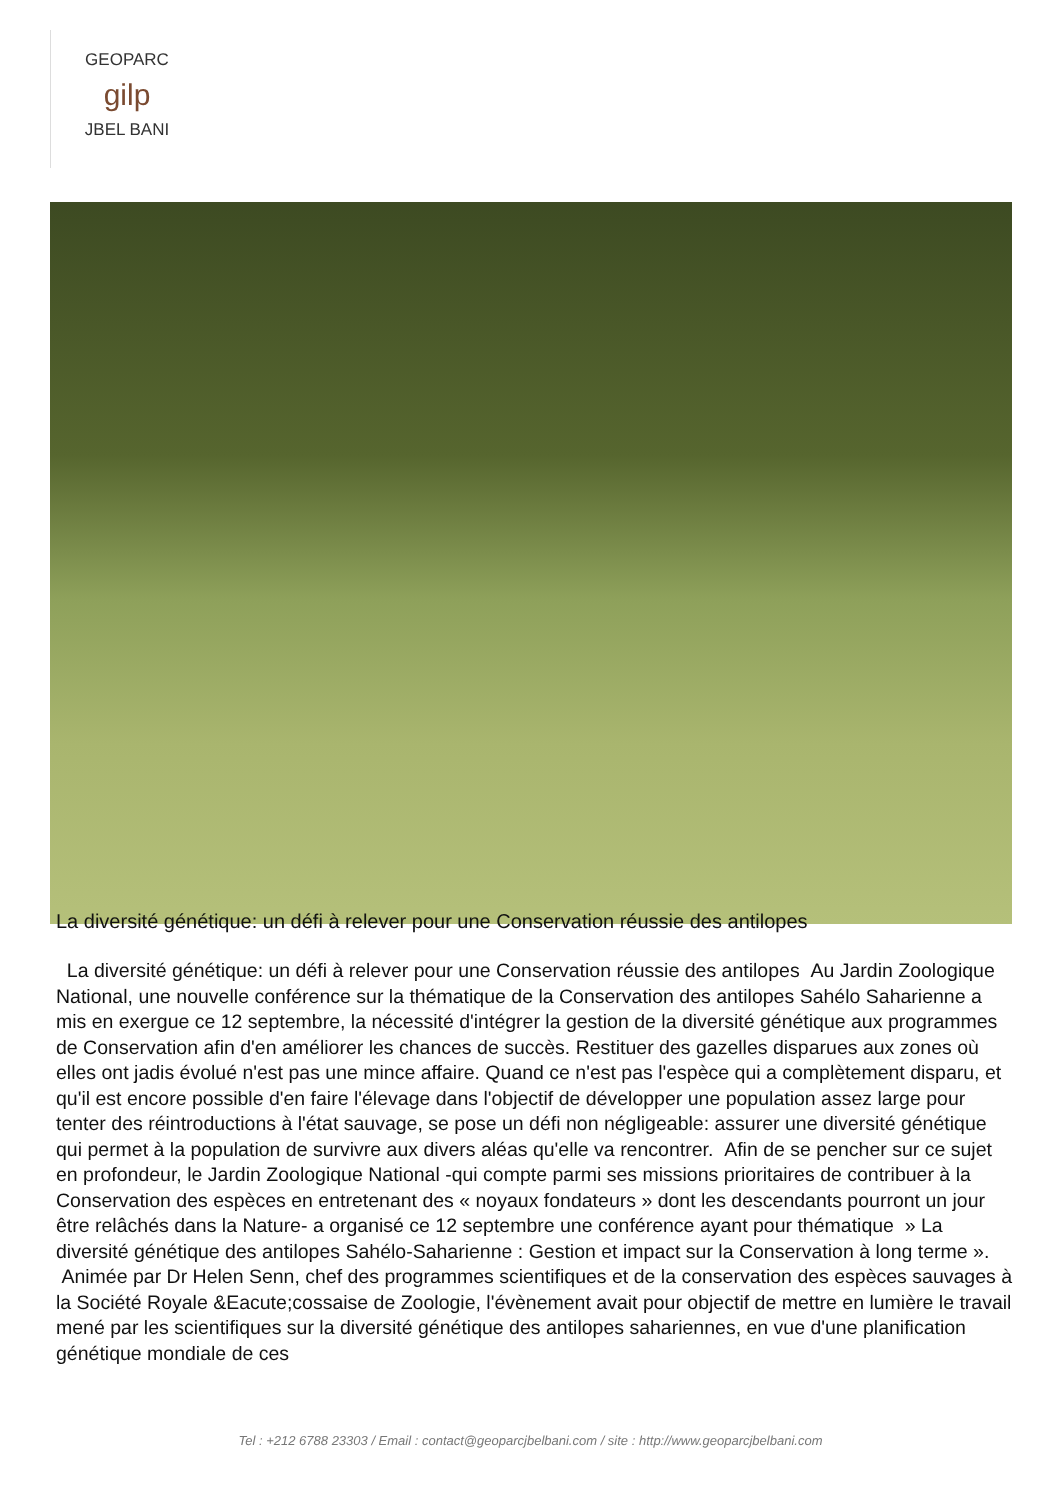GEOPARC
gilp
JBEL BANI
La diversité génétique: un défi à relever pour une Conservation réussie des antilopes
La diversité génétique: un défi à relever pour une Conservation réussie des antilopes Au Jardin Zoologique National, une nouvelle conférence sur la thématique de la Conservation des antilopes Sahélo Saharienne a mis en exergue ce 12 septembre, la nécessité d'intégrer la gestion de la diversité génétique aux programmes de Conservation afin d'en améliorer les chances de succès. Restituer des gazelles disparues aux zones où elles ont jadis évolué n'est pas une mince affaire. Quand ce n'est pas l'espèce qui a complètement disparu, et qu'il est encore possible d'en faire l'élevage dans l'objectif de développer une population assez large pour tenter des réintroductions à l'état sauvage, se pose un défi non négligeable: assurer une diversité génétique qui permet à la population de survivre aux divers aléas qu'elle va rencontrer. Afin de se pencher sur ce sujet en profondeur, le Jardin Zoologique National -qui compte parmi ses missions prioritaires de contribuer à la Conservation des espèces en entretenant des « noyaux fondateurs » dont les descendants pourront un jour être relâchés dans la Nature- a organisé ce 12 septembre une conférence ayant pour thématique » La diversité génétique des antilopes Sahélo-Saharienne : Gestion et impact sur la Conservation à long terme ». Animée par Dr Helen Senn, chef des programmes scientifiques et de la conservation des espèces sauvages à la Société Royale &Eacute;cossaise de Zoologie, l'évènement avait pour objectif de mettre en lumière le travail mené par les scientifiques sur la diversité génétique des antilopes sahariennes, en vue d'une planification génétique mondiale de ces
Tel : +212 6788 23303 / Email : contact@geoparcjbelbani.com / site : http://www.geoparcjbelbani.com